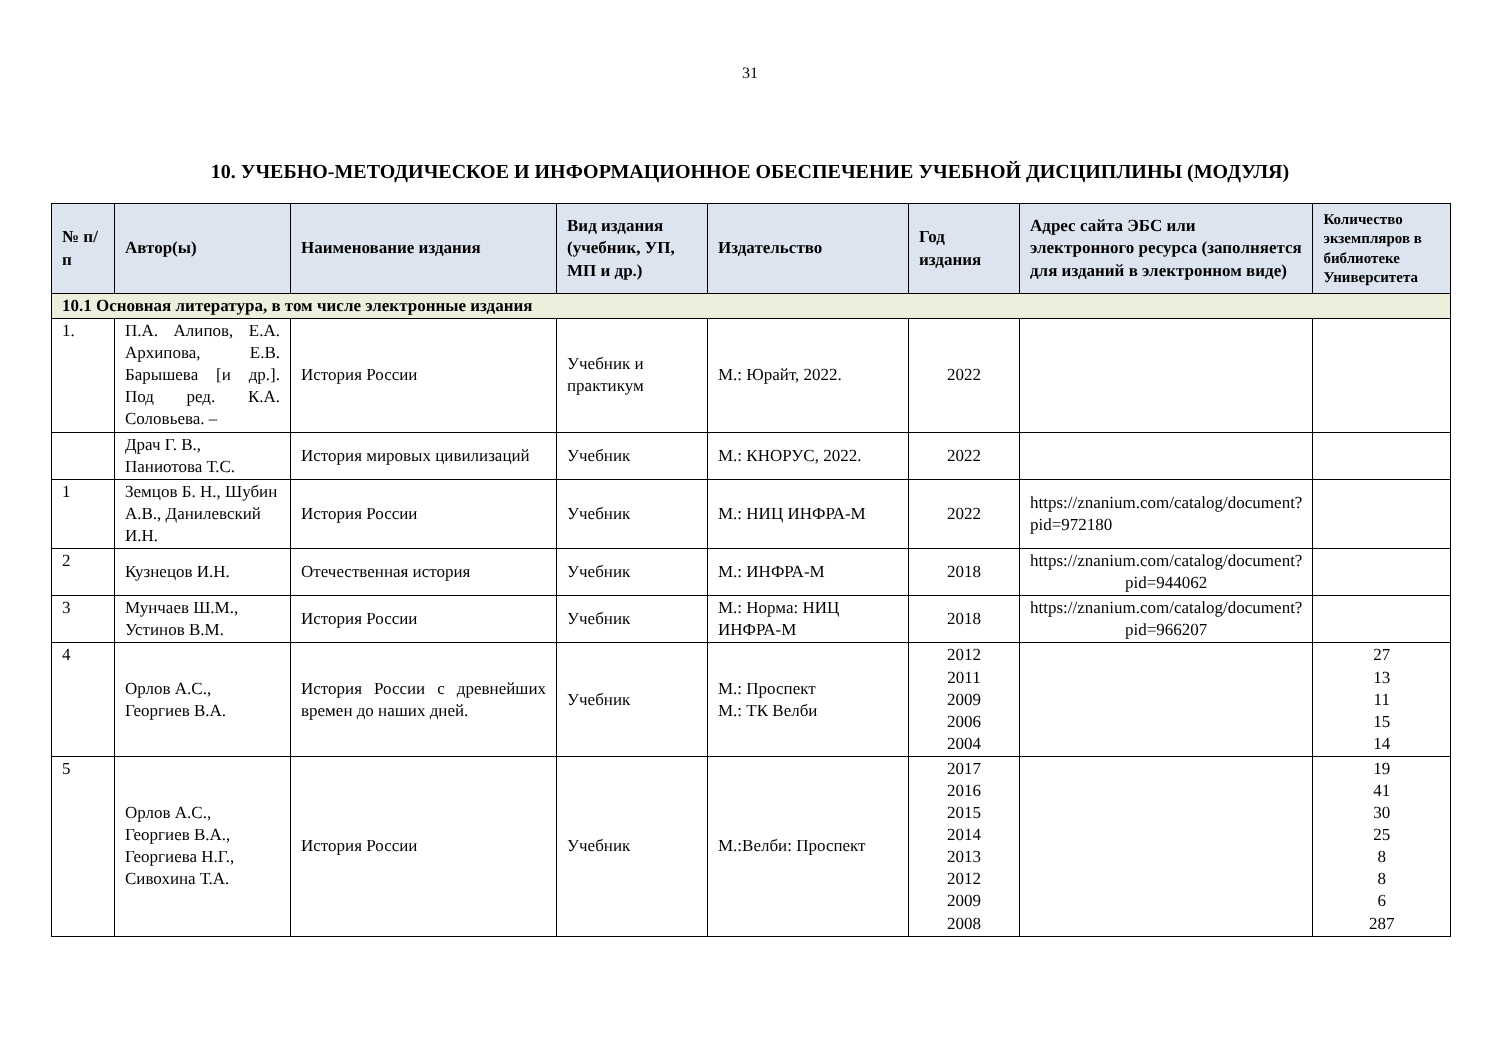31
10. УЧЕБНО-МЕТОДИЧЕСКОЕ И ИНФОРМАЦИОННОЕ ОБЕСПЕЧЕНИЕ УЧЕБНОЙ ДИСЦИПЛИНЫ (МОДУЛЯ)
| № п/п | Автор(ы) | Наименование издания | Вид издания (учебник, УП, МП и др.) | Издательство | Год издания | Адрес сайта ЭБС или электронного ресурса (заполняется для изданий в электронном виде) | Количество экземпляров в библиотеке Университета |
| --- | --- | --- | --- | --- | --- | --- | --- |
| 10.1 Основная литература, в том числе электронные издания | | | | | | | |
| 1. | П.А. Алипов, Е.А. Архипова, Е.В. Барышева [и др.]. Под ред. К.А. Соловьева. – | История России | Учебник и практикум | М.: Юрайт, 2022. | 2022 | | |
| | Драч Г. В., Паниотова Т.С. | История мировых цивилизаций | Учебник | М.: КНОРУС, 2022. | 2022 | | |
| 1 | Земцов Б. Н., Шубин А.В., Данилевский И.Н. | История России | Учебник | М.: НИЦ ИНФРА-М | 2022 | https://znanium.com/catalog/document?pid=972180 | |
| 2 | Кузнецов И.Н. | Отечественная история | Учебник | М.: ИНФРА-М | 2018 | https://znanium.com/catalog/document?pid=944062 | |
| 3 | Мунчаев Ш.М., Устинов В.М. | История России | Учебник | М.: Норма: НИЦ ИНФРА-М | 2018 | https://znanium.com/catalog/document?pid=966207 | |
| 4 | Орлов А.С., Георгиев В.А. | История России с древнейших времен до наших дней. | Учебник | М.: Проспект М.: ТК Велби | 2012 2011 2009 2006 2004 | | 27 13 11 15 14 |
| 5 | Орлов А.С., Георгиев В.А., Георгиева Н.Г., Сивохина Т.А. | История России | Учебник | М.:Велби: Проспект | 2017 2016 2015 2014 2013 2012 2009 2008 | | 19 41 30 25 8 8 6 287 |